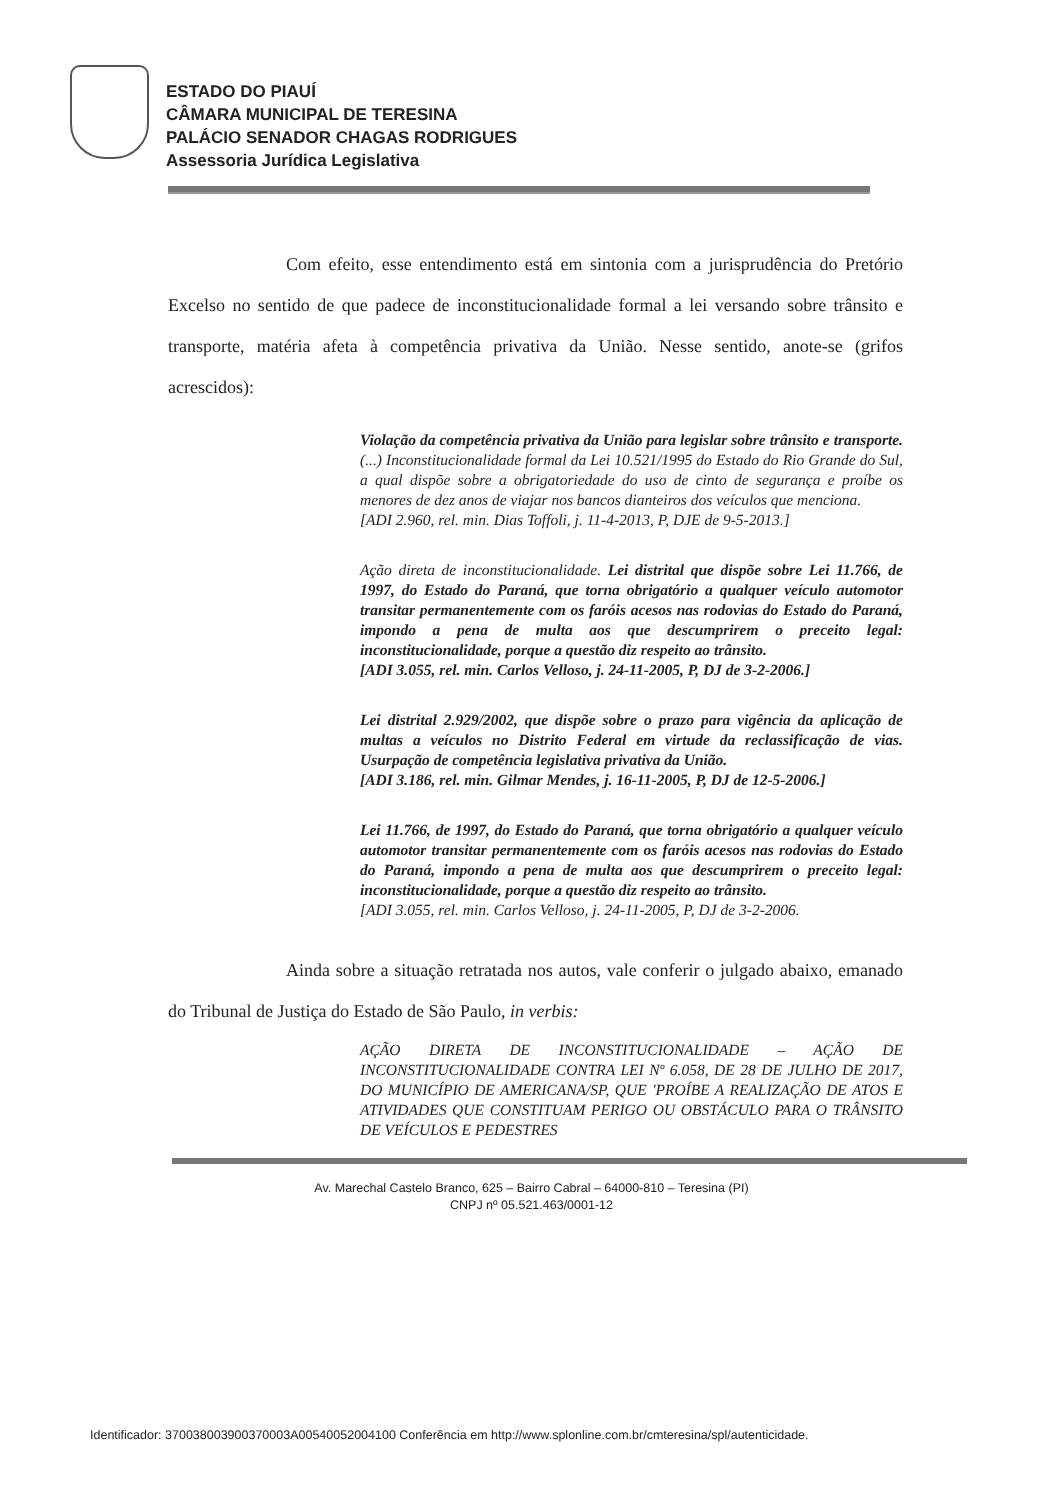ESTADO DO PIAUÍ
CÂMARA MUNICIPAL DE TERESINA
PALÁCIO SENADOR CHAGAS RODRIGUES
Assessoria Jurídica Legislativa
Com efeito, esse entendimento está em sintonia com a jurisprudência do Pretório Excelso no sentido de que padece de inconstitucionalidade formal a lei versando sobre trânsito e transporte, matéria afeta à competência privativa da União. Nesse sentido, anote-se (grifos acrescidos):
Violação da competência privativa da União para legislar sobre trânsito e transporte. (...) Inconstitucionalidade formal da Lei 10.521/1995 do Estado do Rio Grande do Sul, a qual dispõe sobre a obrigatoriedade do uso de cinto de segurança e proíbe os menores de dez anos de viajar nos bancos dianteiros dos veículos que menciona.
[ADI 2.960, rel. min. Dias Toffoli, j. 11-4-2013, P, DJE de 9-5-2013.]
Ação direta de inconstitucionalidade. Lei distrital que dispõe sobre Lei 11.766, de 1997, do Estado do Paraná, que torna obrigatório a qualquer veículo automotor transitar permanentemente com os faróis acesos nas rodovias do Estado do Paraná, impondo a pena de multa aos que descumprirem o preceito legal: inconstitucionalidade, porque a questão diz respeito ao trânsito.
[ADI 3.055, rel. min. Carlos Velloso, j. 24-11-2005, P, DJ de 3-2-2006.]
Lei distrital 2.929/2002, que dispõe sobre o prazo para vigência da aplicação de multas a veículos no Distrito Federal em virtude da reclassificação de vias. Usurpação de competência legislativa privativa da União.
[ADI 3.186, rel. min. Gilmar Mendes, j. 16-11-2005, P, DJ de 12-5-2006.]
Lei 11.766, de 1997, do Estado do Paraná, que torna obrigatório a qualquer veículo automotor transitar permanentemente com os faróis acesos nas rodovias do Estado do Paraná, impondo a pena de multa aos que descumprirem o preceito legal: inconstitucionalidade, porque a questão diz respeito ao trânsito.
[ADI 3.055, rel. min. Carlos Velloso, j. 24-11-2005, P, DJ de 3-2-2006.
Ainda sobre a situação retratada nos autos, vale conferir o julgado abaixo, emanado do Tribunal de Justiça do Estado de São Paulo, in verbis:
AÇÃO DIRETA DE INCONSTITUCIONALIDADE – AÇÃO DE INCONSTITUCIONALIDADE CONTRA LEI Nº 6.058, DE 28 DE JULHO DE 2017, DO MUNICÍPIO DE AMERICANA/SP, QUE 'PROÍBE A REALIZAÇÃO DE ATOS E ATIVIDADES QUE CONSTITUAM PERIGO OU OBSTÁCULO PARA O TRÂNSITO DE VEÍCULOS E PEDESTRES
Av. Marechal Castelo Branco, 625 – Bairro Cabral – 64000-810 – Teresina (PI)
CNPJ nº 05.521.463/0001-12
Identificador: 370038003900370003A00540052004100 Conferência em http://www.splonline.com.br/cmteresina/spl/autenticidade.